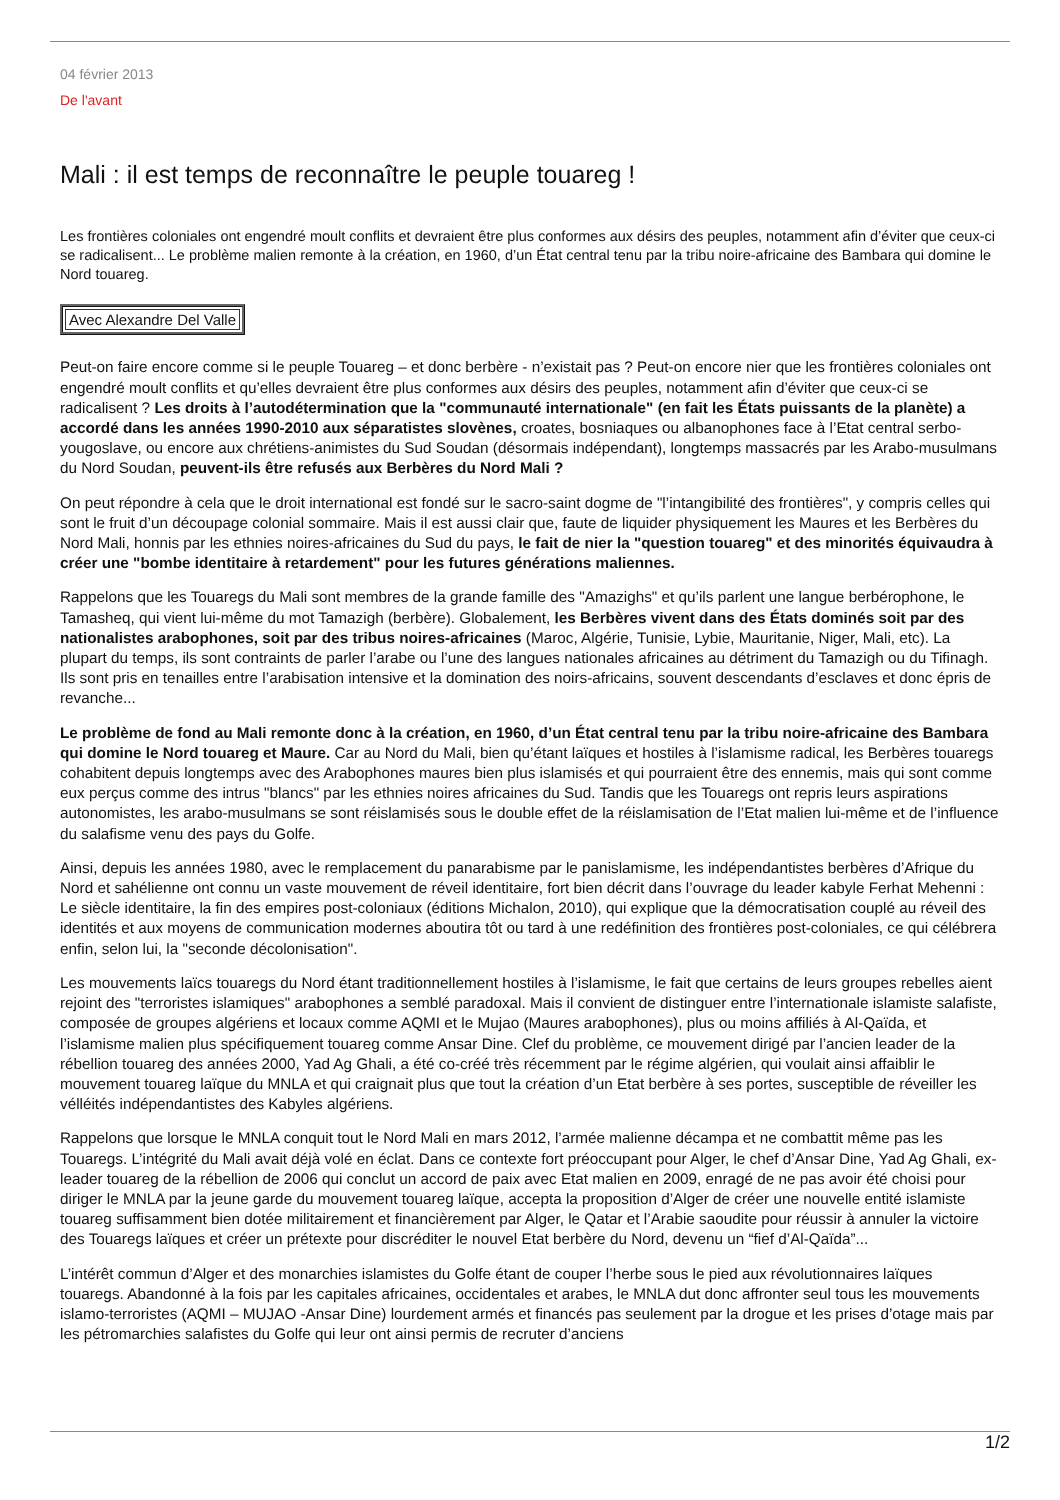04 février 2013
De l'avant
Mali : il est temps de reconnaître le peuple touareg !
Les frontières coloniales ont engendré moult conflits et devraient être plus conformes aux désirs des peuples, notamment afin d’éviter que ceux-ci se radicalisent... Le problème malien remonte à la création, en 1960, d’un État central tenu par la tribu noire-africaine des Bambara qui domine le Nord touareg.
Avec Alexandre Del Valle
Peut-on faire encore comme si le peuple Touareg – et donc berbère - n’existait pas ? Peut-on encore nier que les frontières coloniales ont engendré moult conflits et qu’elles devraient être plus conformes aux désirs des peuples, notamment afin d’éviter que ceux-ci se radicalisent ? Les droits à l’autodétermination que la "communauté internationale" (en fait les États puissants de la planète) a accordé dans les années 1990-2010 aux séparatistes slovènes, croates, bosniaques ou albanophones face à l’Etat central serbo-yougoslave, ou encore aux chrétiens-animistes du Sud Soudan (désormais indépendant), longtemps massacrés par les Arabo-musulmans du Nord Soudan, peuvent-ils être refusés aux Berbères du Nord Mali ?
On peut répondre à cela que le droit international est fondé sur le sacro-saint dogme de "l’intangibilité des frontières", y compris celles qui sont le fruit d’un découpage colonial sommaire. Mais il est aussi clair que, faute de liquider physiquement les Maures et les Berbères du Nord Mali, honnis par les ethnies noires-africaines du Sud du pays, le fait de nier la "question touareg" et des minorités équivaudra à créer une "bombe identitaire à retardement" pour les futures générations maliennes.
Rappelons que les Touaregs du Mali sont membres de la grande famille des "Amazighs" et qu’ils parlent une langue berbérophone, le Tamasheq, qui vient lui-même du mot Tamazigh (berbère). Globalement, les Berbères vivent dans des États dominés soit par des nationalistes arabophones, soit par des tribus noires-africaines (Maroc, Algérie, Tunisie, Lybie, Mauritanie, Niger, Mali, etc). La plupart du temps, ils sont contraints de parler l’arabe ou l’une des langues nationales africaines au détriment du Tamazigh ou du Tifinagh. Ils sont pris en tenailles entre l’arabisation intensive et la domination des noirs-africains, souvent descendants d’esclaves et donc épris de revanche...
Le problème de fond au Mali remonte donc à la création, en 1960, d’un État central tenu par la tribu noire-africaine des Bambara qui domine le Nord touareg et Maure. Car au Nord du Mali, bien qu’étant laïques et hostiles à l’islamisme radical, les Berbères touaregs cohabitent depuis longtemps avec des Arabophones maures bien plus islamisés et qui pourraient être des ennemis, mais qui sont comme eux perçus comme des intrus "blancs" par les ethnies noires africaines du Sud. Tandis que les Touaregs ont repris leurs aspirations autonomistes, les arabo-musulmans se sont réislamisés sous le double effet de la réislamisation de l’Etat malien lui-même et de l’influence du salafisme venu des pays du Golfe.
Ainsi, depuis les années 1980, avec le remplacement du panarabisme par le panislamisme, les indépendantistes berbères d’Afrique du Nord et sahélienne ont connu un vaste mouvement de réveil identitaire, fort bien décrit dans l’ouvrage du leader kabyle Ferhat Mehenni : Le siècle identitaire, la fin des empires post-coloniaux (éditions Michalon, 2010), qui explique que la démocratisation couplé au réveil des identités et aux moyens de communication modernes aboutira tôt ou tard à une redéfinition des frontières post-coloniales, ce qui célébrera enfin, selon lui, la "seconde décolonisation".
Les mouvements laïcs touaregs du Nord étant traditionnellement hostiles à l’islamisme, le fait que certains de leurs groupes rebelles aient rejoint des "terroristes islamiques" arabophones a semblé paradoxal. Mais il convient de distinguer entre l’internationale islamiste salafiste, composée de groupes algériens et locaux comme AQMI et le Mujao (Maures arabophones), plus ou moins affiliés à Al-Qaïda, et l’islamisme malien plus spécifiquement touareg comme Ansar Dine. Clef du problème, ce mouvement dirigé par l’ancien leader de la rébellion touareg des années 2000, Yad Ag Ghali, a été co-créé très récemment par le régime algérien, qui voulait ainsi affaiblir le mouvement touareg laïque du MNLA et qui craignait plus que tout la création d’un Etat berbère à ses portes, susceptible de réveiller les vélléités indépendantistes des Kabyles algériens.
Rappelons que lorsque le MNLA conquit tout le Nord Mali en mars 2012, l’armée malienne décampa et ne combattit même pas les Touaregs. L’intégrité du Mali avait déjà volé en éclat. Dans ce contexte fort préoccupant pour Alger, le chef d’Ansar Dine, Yad Ag Ghali, ex-leader touareg de la rébellion de 2006 qui conclut un accord de paix avec Etat malien en 2009, enragé de ne pas avoir été choisi pour diriger le MNLA par la jeune garde du mouvement touareg laïque, accepta la proposition d’Alger de créer une nouvelle entité islamiste touareg suffisamment bien dotée militairement et financièrement par Alger, le Qatar et l’Arabie saoudite pour réussir à annuler la victoire des Touaregs laïques et créer un prétexte pour discréditer le nouvel Etat berbère du Nord, devenu un “fief d’Al-Qaïda”...
L’intérêt commun d’Alger et des monarchies islamistes du Golfe étant de couper l’herbe sous le pied aux révolutionnaires laïques touaregs. Abandonné à la fois par les capitales africaines, occidentales et arabes, le MNLA dut donc affronter seul tous les mouvements islamo-terroristes (AQMI – MUJAO -Ansar Dine) lourdement armés et financés pas seulement par la drogue et les prises d’otage mais par les pétromarchies salafistes du Golfe qui leur ont ainsi permis de recruter d’anciens
1/2